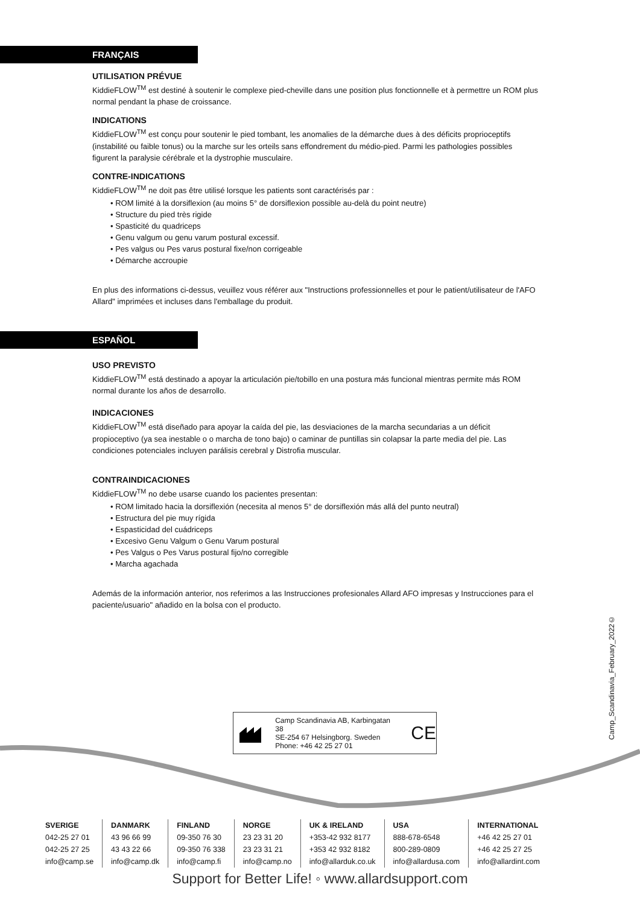FRANÇAIS
UTILISATION PRÉVUE
KiddieFLOW<sup>TM</sup> est destiné à soutenir le complexe pied-cheville dans une position plus fonctionnelle et à permettre un ROM plus normal pendant la phase de croissance.
INDICATIONS
KiddieFLOW<sup>TM</sup> est conçu pour soutenir le pied tombant, les anomalies de la démarche dues à des déficits proprioceptifs (instabilité ou faible tonus) ou la marche sur les orteils sans effondrement du médio-pied. Parmi les pathologies possibles figurent la paralysie cérébrale et la dystrophie musculaire.
CONTRE-INDICATIONS
KiddieFLOW<sup>TM</sup> ne doit pas être utilisé lorsque les patients sont caractérisés par :
• ROM limité à la dorsiflexion (au moins 5° de dorsiflexion possible au-delà du point neutre)
• Structure du pied très rigide
• Spasticité du quadriceps
• Genu valgum ou genu varum postural excessif.
• Pes valgus ou Pes varus postural fixe/non corrigeable
• Démarche accroupie
En plus des informations ci-dessus, veuillez vous référer aux "Instructions professionnelles et pour le patient/utilisateur de l'AFO Allard" imprimées et incluses dans l'emballage du produit.
ESPAÑOL
USO PREVISTO
KiddieFLOW<sup>TM</sup> está destinado a apoyar la articulación pie/tobillo en una postura más funcional mientras permite más ROM normal durante los años de desarrollo.
INDICACIONES
KiddieFLOW<sup>TM</sup> está diseñado para apoyar la caída del pie, las desviaciones de la marcha secundarias a un déficit propioceptivo (ya sea inestable o o marcha de tono bajo) o caminar de puntillas sin colapsar la parte media del pie. Las condiciones potenciales incluyen parálisis cerebral y Distrofia muscular.
CONTRAINDICACIONES
KiddieFLOW<sup>TM</sup> no debe usarse cuando los pacientes presentan:
• ROM limitado hacia la dorsiflexión (necesita al menos 5° de dorsiflexión más allá del punto neutral)
• Estructura del pie muy rígida
• Espasticidad del cuádriceps
• Excesivo Genu Valgum o Genu Varum postural
• Pes Valgus o Pes Varus postural fijo/no corregible
• Marcha agachada
Además de la información anterior, nos referimos a las Instrucciones profesionales Allard AFO impresas y Instrucciones para el paciente/usuario" añadido en la bolsa con el producto.
Camp_Scandinavia_February_2022©
Camp Scandinavia AB, Karbingatan 38
SE-254 67 Helsingborg. Sweden
Phone: +46 42 25 27 01
CE
SVERIGE
042-25 27 01
042-25 27 25
info@camp.se
DANMARK
43 96 66 99
43 43 22 66
info@camp.dk
FINLAND
09-350 76 30
09-350 76 338
info@camp.fi
NORGE
23 23 31 20
23 23 31 21
info@camp.no
UK & IRELAND
+353-42 932 8177
+353 42 932 8182
info@allarduk.co.uk
USA
888-678-6548
800-289-0809
info@allardusa.com
INTERNATIONAL
+46 42 25 27 01
+46 42 25 27 25
info@allardint.com
Support for Better Life! ◦ www.allardsupport.com